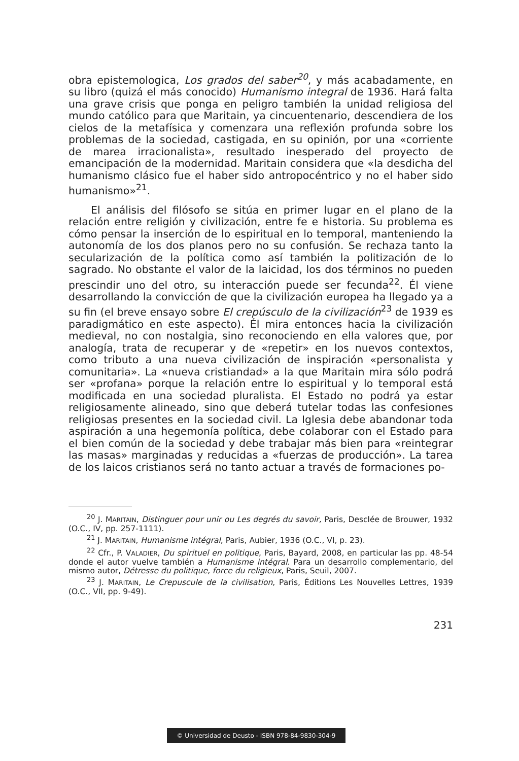obra epistemologica, Los grados del saber<sup>20</sup>, y más acabadamente, en su libro (quizá el más conocido) Humanismo integral de 1936. Hará falta una grave crisis que ponga en peligro también la unidad religiosa del mundo católico para que Maritain, ya cincuentenario, descendiera de los cielos de la metafísica y comenzara una reflexión profunda sobre los problemas de la sociedad, castigada, en su opinión, por una «corriente de marea irracionalista», resultado inesperado del proyecto de emancipación de la modernidad. Maritain considera que «la desdicha del humanismo clásico fue el haber sido antropocéntrico y no el haber sido humanismo»<sup>21</sup>.
El análisis del filósofo se sitúa en primer lugar en el plano de la relación entre religión y civilización, entre fe e historia. Su problema es cómo pensar la inserción de lo espiritual en lo temporal, manteniendo la autonomía de los dos planos pero no su confusión. Se rechaza tanto la secularización de la política como así también la politización de lo sagrado. No obstante el valor de la laicidad, los dos términos no pueden prescindir uno del otro, su interacción puede ser fecunda<sup>22</sup>. Él viene desarrollando la convicción de que la civilización europea ha llegado ya a su fin (el breve ensayo sobre El crepúsculo de la civilización<sup>23</sup> de 1939 es paradigmático en este aspecto). Él mira entonces hacia la civilización medieval, no con nostalgia, sino reconociendo en ella valores que, por analogía, trata de recuperar y de «repetir» en los nuevos contextos, como tributo a una nueva civilización de inspiración «personalista y comunitaria». La «nueva cristiandad» a la que Maritain mira sólo podrá ser «profana» porque la relación entre lo espiritual y lo temporal está modificada en una sociedad pluralista. El Estado no podrá ya estar religiosamente alineado, sino que deberá tutelar todas las confesiones religiosas presentes en la sociedad civil. La Iglesia debe abandonar toda aspiración a una hegemonía política, debe colaborar con el Estado para el bien común de la sociedad y debe trabajar más bien para «reintegrar las masas» marginadas y reducidas a «fuerzas de producción». La tarea de los laicos cristianos será no tanto actuar a través de formaciones po-
<sup>20</sup> J. MARITAIN, Distinguer pour unir ou Les degrés du savoir, Paris, Desclée de Brouwer, 1932 (O.C., IV, pp. 257-1111).
<sup>21</sup> J. MARITAIN, Humanisme intégral, Paris, Aubier, 1936 (O.C., VI, p. 23).
<sup>22</sup> Cfr., P. VALADIER, Du spirituel en politique, Paris, Bayard, 2008, en particular las pp. 48-54 donde el autor vuelve también a Humanisme intégral. Para un desarrollo complementario, del mismo autor, Détresse du politique, force du religieux, Paris, Seuil, 2007.
<sup>23</sup> J. MARITAIN, Le Crepuscule de la civilisation, Paris, Éditions Les Nouvelles Lettres, 1939 (O.C., VII, pp. 9-49).
231
© Universidad de Deusto - ISBN 978-84-9830-304-9